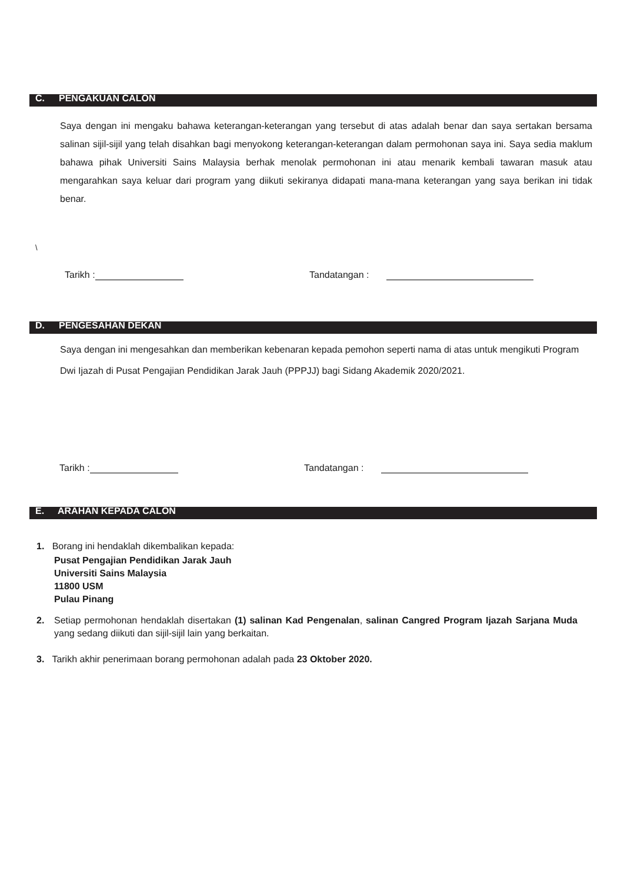C. PENGAKUAN CALON
Saya dengan ini mengaku bahawa keterangan-keterangan yang tersebut di atas adalah benar dan saya sertakan bersama salinan sijil-sijil yang telah disahkan bagi menyokong keterangan-keterangan dalam permohonan saya ini. Saya sedia maklum bahawa pihak Universiti Sains Malaysia berhak menolak permohonan ini atau menarik kembali tawaran masuk atau mengarahkan saya keluar dari program yang diikuti sekiranya didapati mana-mana keterangan yang saya berikan ini tidak benar.
\
Tarikh : Tandatangan :
D. PENGESAHAN DEKAN
Saya dengan ini mengesahkan dan memberikan kebenaran kepada pemohon seperti nama di atas untuk mengikuti Program Dwi Ijazah di Pusat Pengajian Pendidikan Jarak Jauh (PPPJJ) bagi Sidang Akademik 2020/2021.
Tarikh : Tandatangan :
E. ARAHAN KEPADA CALON
1. Borang ini hendaklah dikembalikan kepada:
Pusat Pengajian Pendidikan Jarak Jauh
Universiti Sains Malaysia
11800 USM
Pulau Pinang
2. Setiap permohonan hendaklah disertakan (1) salinan Kad Pengenalan, salinan Cangred Program Ijazah Sarjana Muda yang sedang diikuti dan sijil-sijil lain yang berkaitan.
3. Tarikh akhir penerimaan borang permohonan adalah pada 23 Oktober 2020.